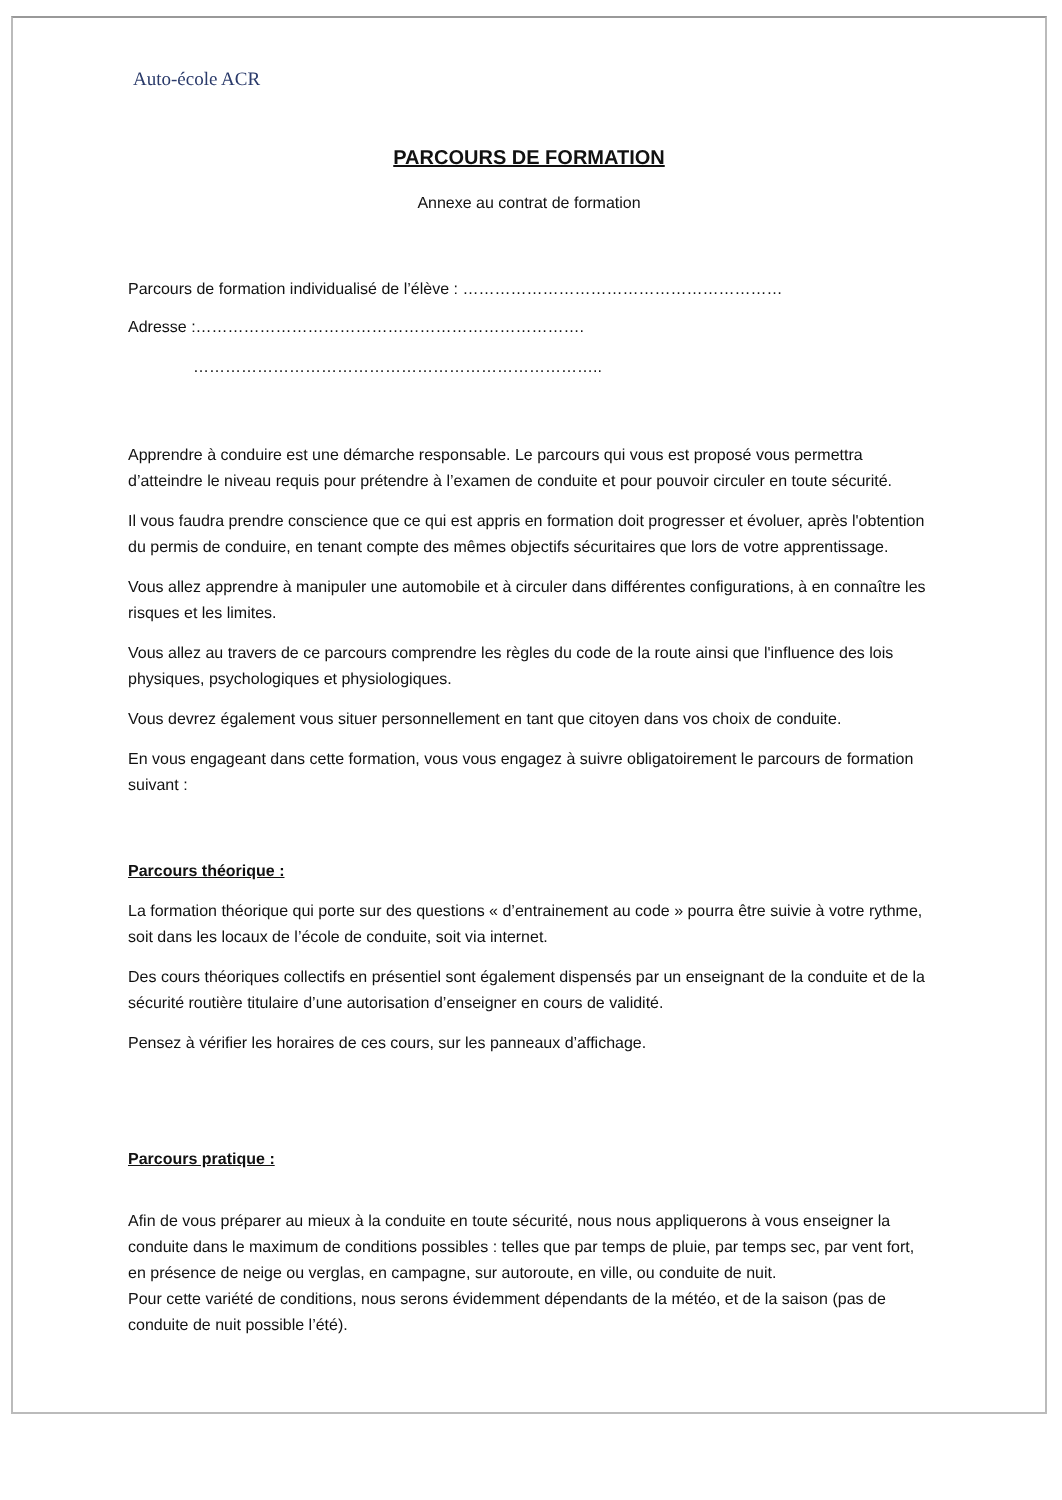Auto-école ACR
PARCOURS DE FORMATION
Annexe au contrat de formation
Parcours de formation individualisé de l’élève : ……………………………………………………
Adresse :……………………………………………………………….
…………………………………………………………………..
Apprendre à conduire est une démarche responsable. Le parcours qui vous est proposé vous permettra d’atteindre le niveau requis pour prétendre à l’examen de conduite et pour pouvoir circuler en toute sécurité.
Il vous faudra prendre conscience que ce qui est appris en formation doit progresser et évoluer, après l'obtention du permis de conduire, en tenant compte des mêmes objectifs sécuritaires que lors de votre apprentissage.
Vous allez apprendre à manipuler une automobile et à circuler dans différentes configurations, à en connaître les risques et les limites.
Vous allez au travers de ce parcours comprendre les règles du code de la route ainsi que l'influence des lois physiques, psychologiques et physiologiques.
Vous devrez également vous situer personnellement en tant que citoyen dans vos choix de conduite.
En vous engageant dans cette formation, vous vous engagez à suivre obligatoirement le parcours de formation suivant :
Parcours théorique :
La formation théorique qui porte sur des questions « d’entrainement au code » pourra être suivie à votre rythme, soit dans les locaux de l’école de conduite, soit via internet.
Des cours théoriques collectifs en présentiel sont également dispensés par un enseignant de la conduite et de la sécurité routière titulaire d’une autorisation d’enseigner en cours de validité.
Pensez à vérifier les horaires de ces cours, sur les panneaux d’affichage.
Parcours pratique :
Afin de vous préparer au mieux à la conduite en toute sécurité, nous nous appliquerons à vous enseigner la conduite dans le maximum de conditions possibles : telles que par temps de pluie, par temps sec, par vent fort, en présence de neige ou verglas, en campagne, sur autoroute, en ville, ou conduite de nuit.
Pour cette variété de conditions, nous serons évidemment dépendants de la météo, et de la saison (pas de conduite de nuit possible l’été).